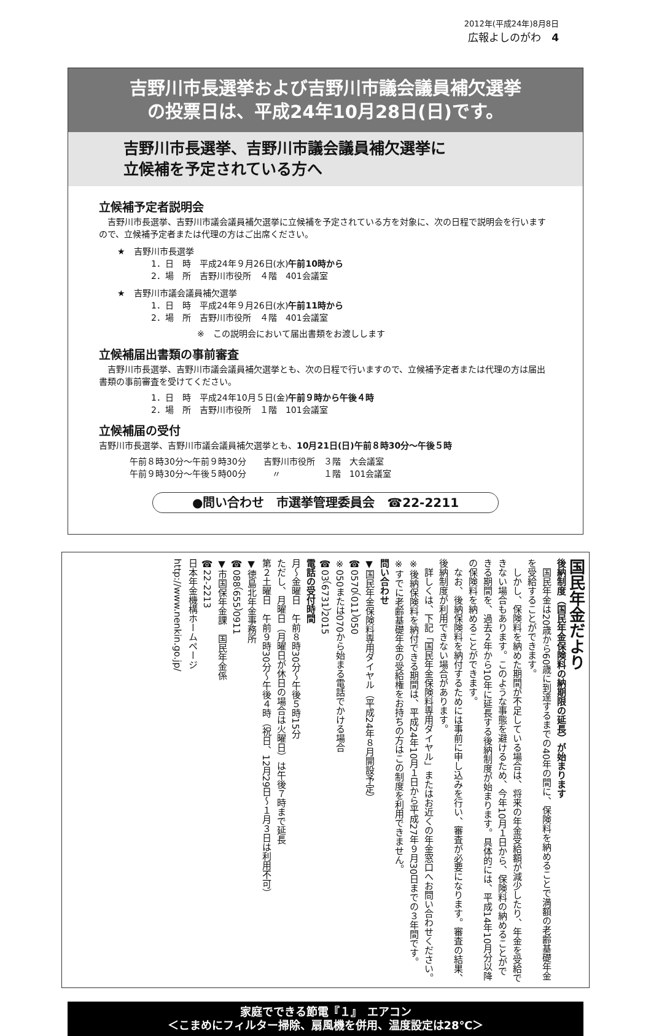2012年(平成24年)8月8日
広報よしのがわ　4
吉野川市長選挙および吉野川市議会議員補欠選挙
の投票日は、平成24年10月28日(日)です。
吉野川市長選挙、吉野川市議会議員補欠選挙に
立候補を予定されている方へ
立候補予定者説明会
　吉野川市長選挙、吉野川市議会議員補欠選挙に立候補を予定されている方を対象に、次の日程で説明会を行いますので、立候補予定者または代理の方はご出席ください。
★　吉野川市長選挙
1．日　時　平成24年９月26日(水)午前10時から
2．場　所　吉野川市役所　４階　401会議室
★　吉野川市議会議員補欠選挙
1．日　時　平成24年９月26日(水)午前11時から
2．場　所　吉野川市役所　４階　401会議室
※　この説明会において届出書類をお渡しします
立候補届出書類の事前審査
　吉野川市長選挙、吉野川市議会議員補欠選挙とも、次の日程で行いますので、立候補予定者または代理の方は届出書類の事前審査を受けてください。
1．日　時　平成24年10月５日(金)午前９時から午後４時
2．場　所　吉野川市役所　１階　101会議室
立候補届の受付
吉野川市長選挙、吉野川市議会議員補欠選挙とも、10月21日(日)午前８時30分～午後５時
午前８時30分～午前９時30分　　吉野川市役所　３階　大会議室
午前９時30分～午後５時00分　　　〃　　　　　１階　101会議室
●問い合わせ　市選挙管理委員会　☎22-2211
国民年金だより
後納制度（国民年金保険料の納期限の延長）が始まります
　国民年金は20歳から60歳に到達するまでの40年の間に、保険料を納めることで満額の老齢基礎年金を受給することができます。
　しかし、保険料を納めた期間が不足している場合は、将来の年金受給額が減少したり、年金を受給できない場合もあります。このような事態を避けるため、今年10月１日から、保険料の納めることができる期間を、過去２年から10年に延長する後納制度が始まります。具体的には、平成14年10月分以降の保険料を納めることができます。
　なお、後納保険料を納付するためには事前に申し込みを行い、審査が必要になります。審査の結果、後納制度が利用できない場合があります。
　詳しくは、下記「国民年金保険料専用ダイヤル」またはお近くの年金窓口へお問い合わせください。
※後納保険料を納付できる期間は、平成24年10月１日から平成27年９月30日までの３年間です。
※すでに老齢基礎年金の受給権をお持ちの方はこの制度を利用できません。
問い合わせ
▼国民年金保険料専用ダイヤル（平成24年８月開設予定）
☎0570（011）050
※050または070から始まる電話でかける場合
☎03（6731）2015
電話の受付時間
月～金曜日　午前８時30分～午後５時15分
ただし、月曜日（月曜日が休日の場合は火曜日）は午後７時まで延長
第２土曜日　午前９時30分～午後４時（祝日、12月29日～１月３日は利用不可）
▼徳島北年金事務所
☎088（655）0911
▼市国保年金課　国民年金係
☎22-2213
日本年金機構ホームページ
http://www.nenkin.go.jp/
家庭でできる節電『１』　エアコン
＜こまめにフィルター掃除、扇風機を併用、温度設定は28℃＞